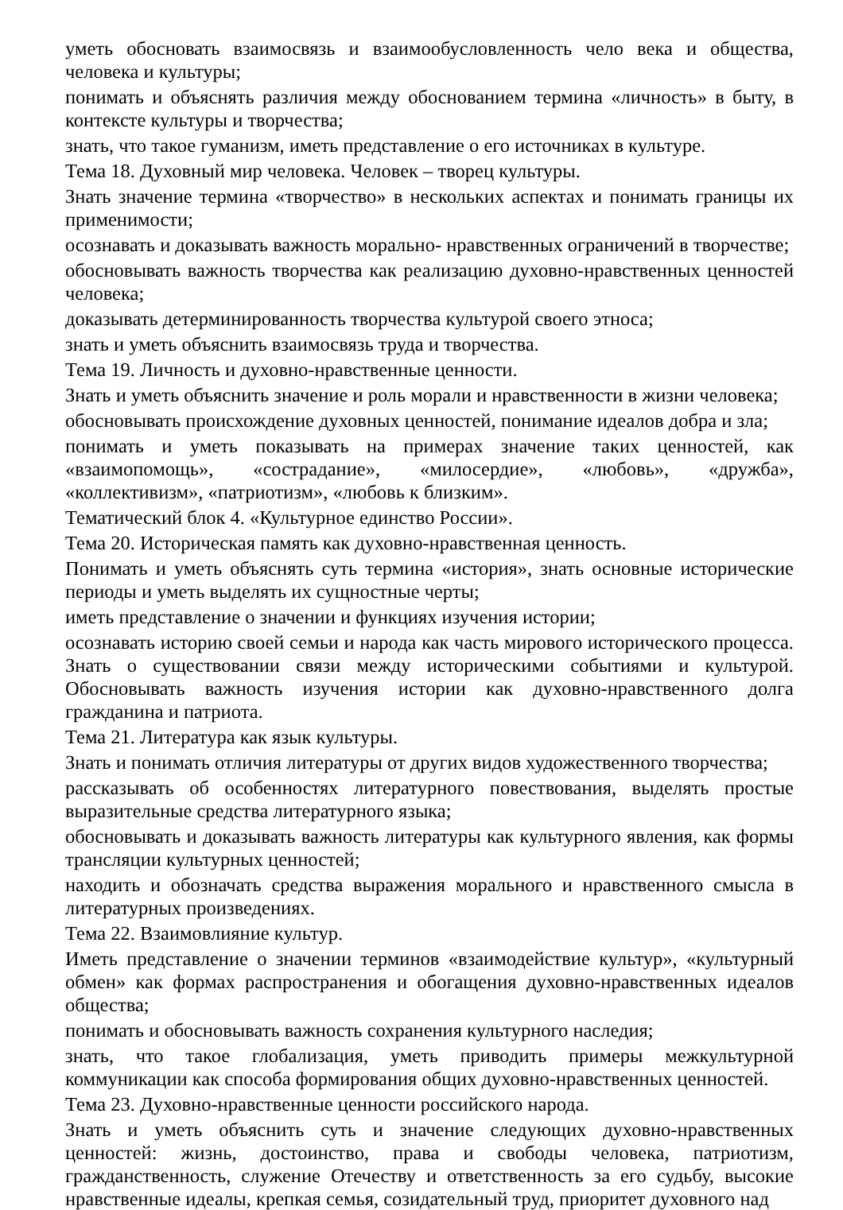уметь обосновать взаимосвязь и взаимообусловленность чело века и общества, человека и культуры;
понимать и объяснять различия между обоснованием термина «личность» в быту, в контексте культуры и творчества;
знать, что такое гуманизм, иметь представление о его источниках в культуре.
Тема 18. Духовный мир человека. Человек – творец культуры.
Знать значение термина «творчество» в нескольких аспектах и понимать границы их применимости;
осознавать и доказывать важность морально- нравственных ограничений в творчестве;
обосновывать важность творчества как реализацию духовно-нравственных ценностей человека;
доказывать детерминированность творчества культурой своего этноса;
знать и уметь объяснить взаимосвязь труда и творчества.
Тема 19. Личность и духовно-нравственные ценности.
Знать и уметь объяснить значение и роль морали и нравственности в жизни человека;
обосновывать происхождение духовных ценностей, понимание идеалов добра и зла;
понимать и уметь показывать на примерах значение таких ценностей, как «взаимопомощь», «сострадание», «милосердие», «любовь», «дружба», «коллективизм», «патриотизм», «любовь к близким».
Тематический блок 4. «Культурное единство России».
Тема 20. Историческая память как духовно-нравственная ценность.
Понимать и уметь объяснять суть термина «история», знать основные исторические периоды и уметь выделять их сущностные черты;
иметь представление о значении и функциях изучения истории;
осознавать историю своей семьи и народа как часть мирового исторического процесса. Знать о существовании связи между историческими событиями и культурой. Обосновывать важность изучения истории как духовно-нравственного долга гражданина и патриота.
Тема 21. Литература как язык культуры.
Знать и понимать отличия литературы от других видов художественного творчества;
рассказывать об особенностях литературного повествования, выделять простые выразительные средства литературного языка;
обосновывать и доказывать важность литературы как культурного явления, как формы трансляции культурных ценностей;
находить и обозначать средства выражения морального и нравственного смысла в литературных произведениях.
Тема 22. Взаимовлияние культур.
Иметь представление о значении терминов «взаимодействие культур», «культурный обмен» как формах распространения и обогащения духовно-нравственных идеалов общества;
понимать и обосновывать важность сохранения культурного наследия;
знать, что такое глобализация, уметь приводить примеры межкультурной коммуникации как способа формирования общих духовно-нравственных ценностей.
Тема 23. Духовно-нравственные ценности российского народа.
Знать и уметь объяснить суть и значение следующих духовно-нравственных ценностей: жизнь, достоинство, права и свободы человека, патриотизм, гражданственность, служение Отечеству и ответственность за его судьбу, высокие нравственные идеалы, крепкая семья, созидательный труд, приоритет духовного над